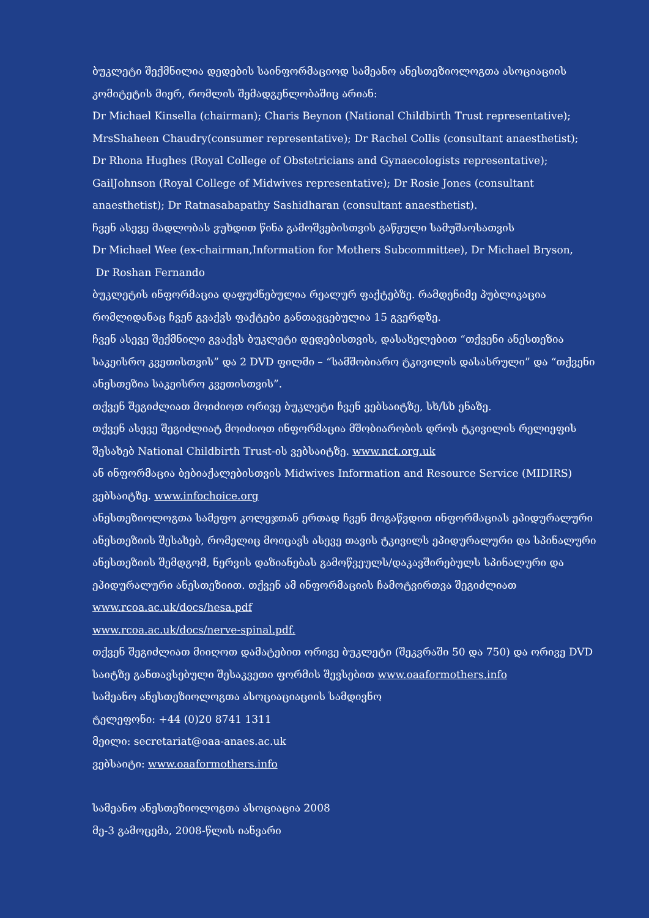ბუკლეტი შექმნილია დედების საინფორმაციოდ სამეანო ანესთეზიოლოგთა ასოციაციის კომიტეტის მიერ, რომლის შემადგენლობაშიც არიან:
Dr Michael Kinsella (chairman); Charis Beynon (National Childbirth Trust representative);
MrsShaheen Chaudry(consumer representative); Dr Rachel Collis (consultant anaesthetist);
Dr Rhona Hughes (Royal College of Obstetricians and Gynaecologists representative);
GailJohnson (Royal College of Midwives representative); Dr Rosie Jones (consultant anaesthetist); Dr Ratnasabapathy Sashidharan (consultant anaesthetist).
ჩვენ ასევე მადლობას ვუხდით წინა გამოშვებისთვის გაწეული სამუშაოსათვის
Dr Michael Wee (ex-chairman,Information for Mothers Subcommittee), Dr Michael Bryson,
Dr Roshan Fernando
ბუკლეტის ინფორმაცია დაფუძნებულია რეალურ ფაქტებზე. რამდენიმე პუბლიკაცია რომლიდანაც ჩვენ გვაქვს ფაქტები განთავცებულია 15 გვერდზე.
ჩვენ ასევე შექმნილი გვაქვს ბუკლეტი დედებისთვის, დასახელებით “თქვენი ანესთეზია საკეისრო კვეთისთვის” და 2 DVD ფილმი – “სამშობიარო ტკივილის დასასრული” და “თქვენი ანესთეზია საკეისრო კვეთისთვის”.
თქვენ შეგიძლიათ მოიძიოთ ორივე ბუკლეტი ჩვენ ვებსაიტზე, სხ/სხ ენაზე.
თქვენ ასევე შეგიძლიატ მოიძიოთ ინფორმაცია მშობიარობის დროს ტკივილის რელიეფის შესახებ National Childbirth Trust-ის ვებსაიტზე. www.nct.org.uk
ან ინფორმაცია ბებიაქალებისთვის Midwives Information and Resource Service (MIDIRS) ვებსაიტზე. www.infochoice.org
ანესთეზიოლოგთა სამეფო კოლეჯთან ერთად ჩვენ მოგაწვდით ინფორმაციას ეპიდურალური ანესთეზიის შესახებ, რომელიც მოიცავს ასევე თავის ტკივილს ეპიდურალური და სპინალური ანესთეზიის შემდგომ, ნერვის დაზიანებას გამოწვეულს/დაკავშირებულს სპინალური და ეპიდურალური ანესთეზიით. თქვენ ამ ინფორმაციის ჩამოტვირთვა შეგიძლიათ
www.rcoa.ac.uk/docs/hesa.pdf
www.rcoa.ac.uk/docs/nerve-spinal.pdf.
თქვენ შეგიძლიათ მიიღოთ დამატებით ორივე ბუკლეტი (შეკვრაში 50 და 750) და ორივე DVD საიტზე განთავსებული შესაკვეთი ფორმის შევსებით www.oaaformothers.info
სამეანო ანესთეზიოლოგთა ასოციაციაციის სამდივნო
ტელეფონი: +44 (0)20 8741 1311
მეილი: secretariat@oaa-anaes.ac.uk
ვებსაიტი: www.oaaformothers.info
სამეანო ანესთეზიოლოგთა ასოციაცია 2008
მე-3 გამოცემა, 2008-წლის იანვარი